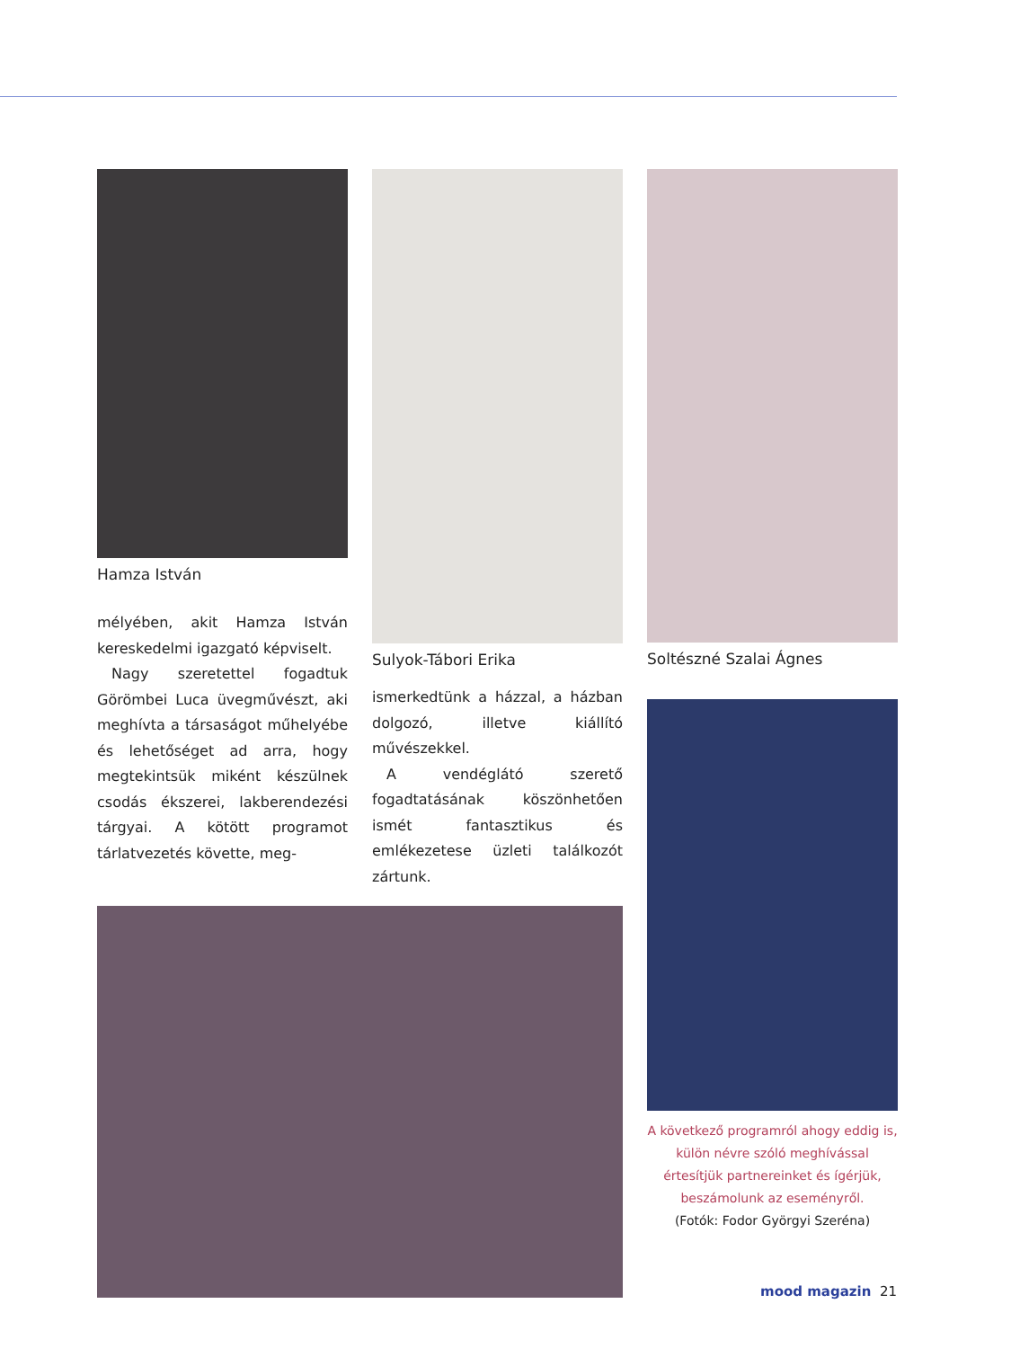Hamza István
mélyében, akit Hamza István kereskedelmi igazgató képviselt.
Nagy szeretettel fogadtuk Görömbei Luca üvegművészt, aki meghívta a társaságot műhelyébe és lehetőséget ad arra, hogy megtekintsük miként készülnek csodás ékszerei, lakberendezési tárgyai. A kötött programot tárlatvezetés követte, meg-
Sulyok-Tábori Erika
ismerkedtünk a házzal, a házban dolgozó, illetve kiállító művészekkel.
A vendéglátó szerető fogadtatásának köszönhetően ismét fantasztikus és emlékezetese üzleti találkozót zártunk.
Soltészné Szalai Ágnes
A következő programról ahogy eddig is, külön névre szóló meghívással értesítjük partnereinket és ígérjük, beszámolunk az eseményről.
(Fotók: Fodor Györgyi Szeréna)
mood magazin 21